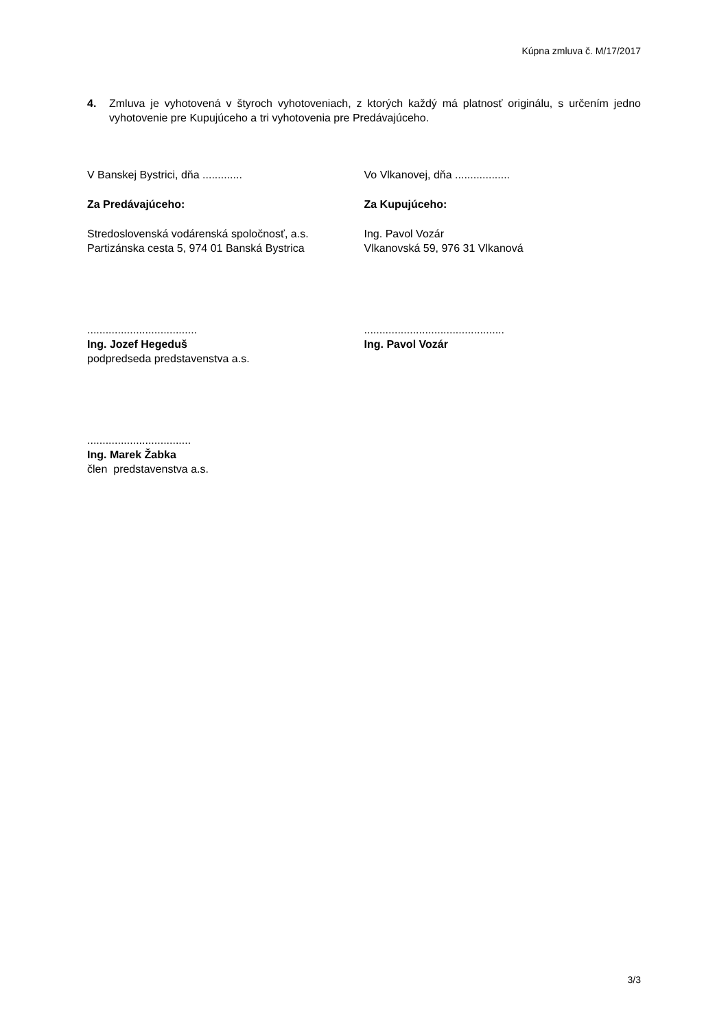Kúpna zmluva č. M/17/2017
4. Zmluva je vyhotovená v štyroch vyhotoveniach, z ktorých každý má platnosť originálu, s určením jedno vyhotovenie pre Kupujúceho a tri vyhotovenia pre Predávajúceho.
V Banskej Bystrici, dňa ............. Vo Vlkanovej, dňa ..................
Za Predávajúceho: Za Kupujúceho:
Stredoslovenská vodárenská spoločnosť, a.s.
Partizánska cesta 5, 974 01 Banská Bystrica
Ing. Pavol Vozár
Vlkanovská 59, 976 31 Vlkanová
....................................
Ing. Jozef Hegeduš
podpredseda predstavenstva a.s.
..............................................
Ing. Pavol Vozár
..................................
Ing. Marek Žabka
člen predstavenstva a.s.
3/3